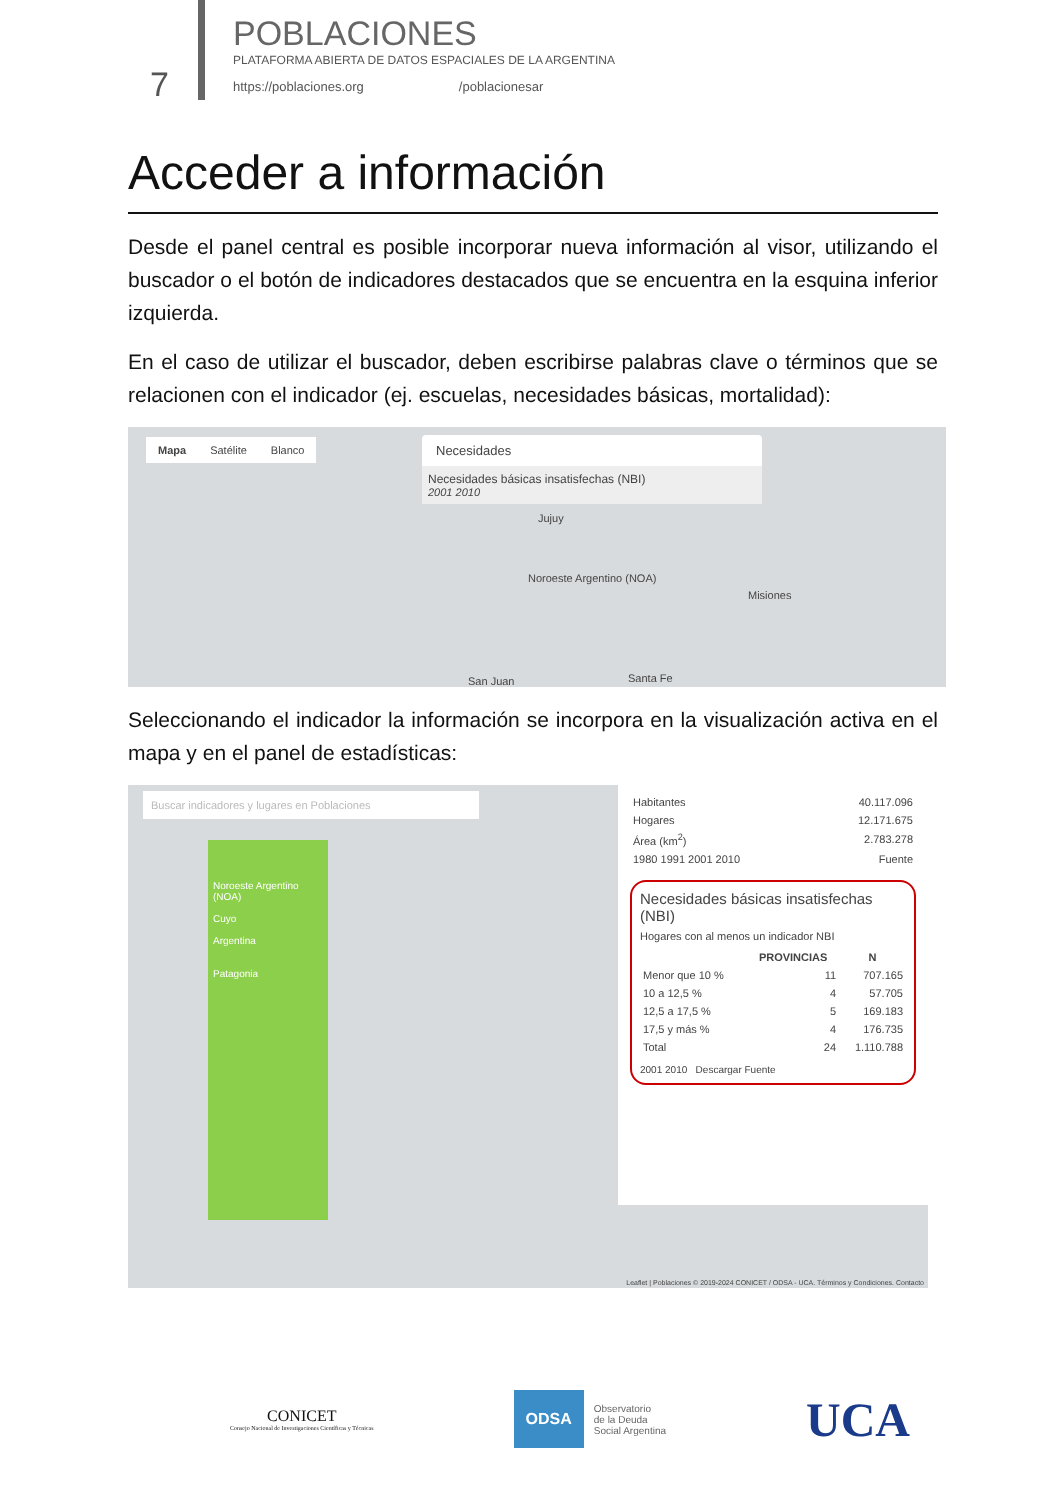7
POBLACIONES
PLATAFORMA ABIERTA DE DATOS ESPACIALES DE LA ARGENTINA
https://poblaciones.org /poblacionesar
Acceder a información
Desde el panel central es posible incorporar nueva información al visor, utilizando el buscador o el botón de indicadores destacados que se encuentra en la esquina inferior izquierda.
En el caso de utilizar el buscador, deben escribirse palabras clave o términos que se relacionen con el indicador (ej. escuelas, necesidades básicas, mortalidad):
Mapa Satélite Blanco
Necesidades
Necesidades básicas insatisfechas (NBI)
2001 2010
Jujuy
Noroeste Argentino (NOA)
Misiones
San Juan Santa Fe
Seleccionando el indicador la información se incorpora en la visualización activa en el mapa y en el panel de estadísticas:
Buscar indicadores y lugares en Poblaciones
Noroeste Argentino (NOA)
Cuyo
Argentina
Patagonia
| Habitantes | 40.117.096 |
| Hogares | 12.171.675 |
| Área (km<sup>2</sup>) | 2.783.278 |
| 1980 1991 2001 2010 | Fuente |
Necesidades básicas insatisfechas (NBI)
Hogares con al menos un indicador NBI
| | PROVINCIAS | N |
| --- | --- | --- |
| Menor que 10 % | 11 | 707.165 |
| 10 a 12,5 % | 4 | 57.705 |
| 12,5 a 17,5 % | 5 | 169.183 |
| 17,5 y más % | 4 | 176.735 |
| Total | 24 | 1.110.788 |
2001 2010 Descargar Fuente
Leaflet | Poblaciones © 2019-2024 CONICET / ODSA - UCA. Términos y Condiciones. Contacto
CONICET
Consejo Nacional de Investigaciones Científicas y Técnicas
ODSA
Observatorio
de la Deuda
Social Argentina
UCA